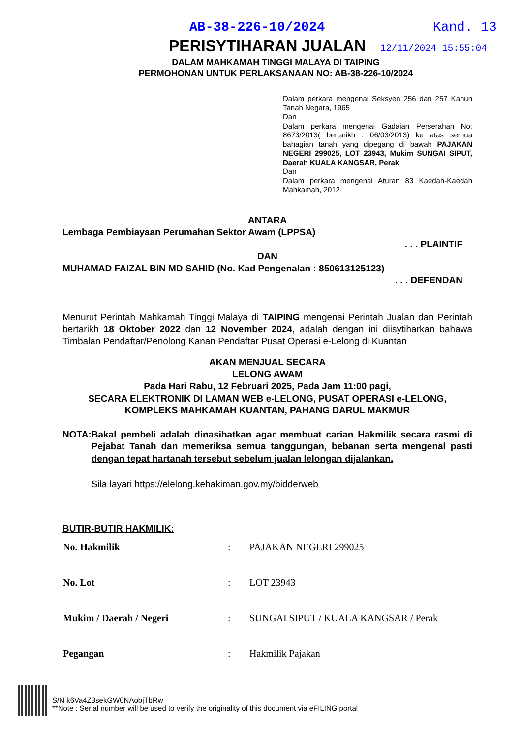AB-38-226-10/2024 Kand. 13
PERISYTIHARAN JUALAN 12/11/2024 15:55:04
DALAM MAHKAMAH TINGGI MALAYA DI TAIPING
PERMOHONAN UNTUK PERLAKSANAAN NO: AB-38-226-10/2024
Dalam perkara mengenai Seksyen 256 dan 257 Kanun Tanah Negara, 1965
Dan
Dalam perkara mengenai Gadaian Perserahan No: 8673/2013( bertarikh : 06/03/2013) ke atas semua bahagian tanah yang dipegang di bawah PAJAKAN NEGERI 299025, LOT 23943, Mukim SUNGAI SIPUT, Daerah KUALA KANGSAR, Perak
Dan
Dalam perkara mengenai Aturan 83 Kaedah-Kaedah Mahkamah, 2012
ANTARA
Lembaga Pembiayaan Perumahan Sektor Awam (LPPSA)
. . . PLAINTIF
DAN
MUHAMAD FAIZAL BIN MD SAHID (No. Kad Pengenalan : 850613125123)
. . . DEFENDAN
Menurut Perintah Mahkamah Tinggi Malaya di TAIPING mengenai Perintah Jualan dan Perintah bertarikh 18 Oktober 2022 dan 12 November 2024, adalah dengan ini diisytiharkan bahawa Timbalan Pendaftar/Penolong Kanan Pendaftar Pusat Operasi e-Lelong di Kuantan
AKAN MENJUAL SECARA
LELONG AWAM
Pada Hari Rabu, 12 Februari 2025, Pada Jam 11:00 pagi,
SECARA ELEKTRONIK DI LAMAN WEB e-LELONG, PUSAT OPERASI e-LELONG,
KOMPLEKS MAHKAMAH KUANTAN, PAHANG DARUL MAKMUR
NOTA: Bakal pembeli adalah dinasihatkan agar membuat carian Hakmilik secara rasmi di Pejabat Tanah dan memeriksa semua tanggungan, bebanan serta mengenal pasti dengan tepat hartanah tersebut sebelum jualan lelongan dijalankan.
Sila layari https://elelong.kehakiman.gov.my/bidderweb
BUTIR-BUTIR HAKMILIK:
| No. Hakmilik | : | PAJAKAN NEGERI 299025 |
| No. Lot | : | LOT 23943 |
| Mukim / Daerah / Negeri | : | SUNGAI SIPUT / KUALA KANGSAR / Perak |
| Pegangan | : | Hakmilik Pajakan |
S/N k6Va4Z3sekGW0NAobjTbRw
**Note : Serial number will be used to verify the originality of this document via eFILING portal